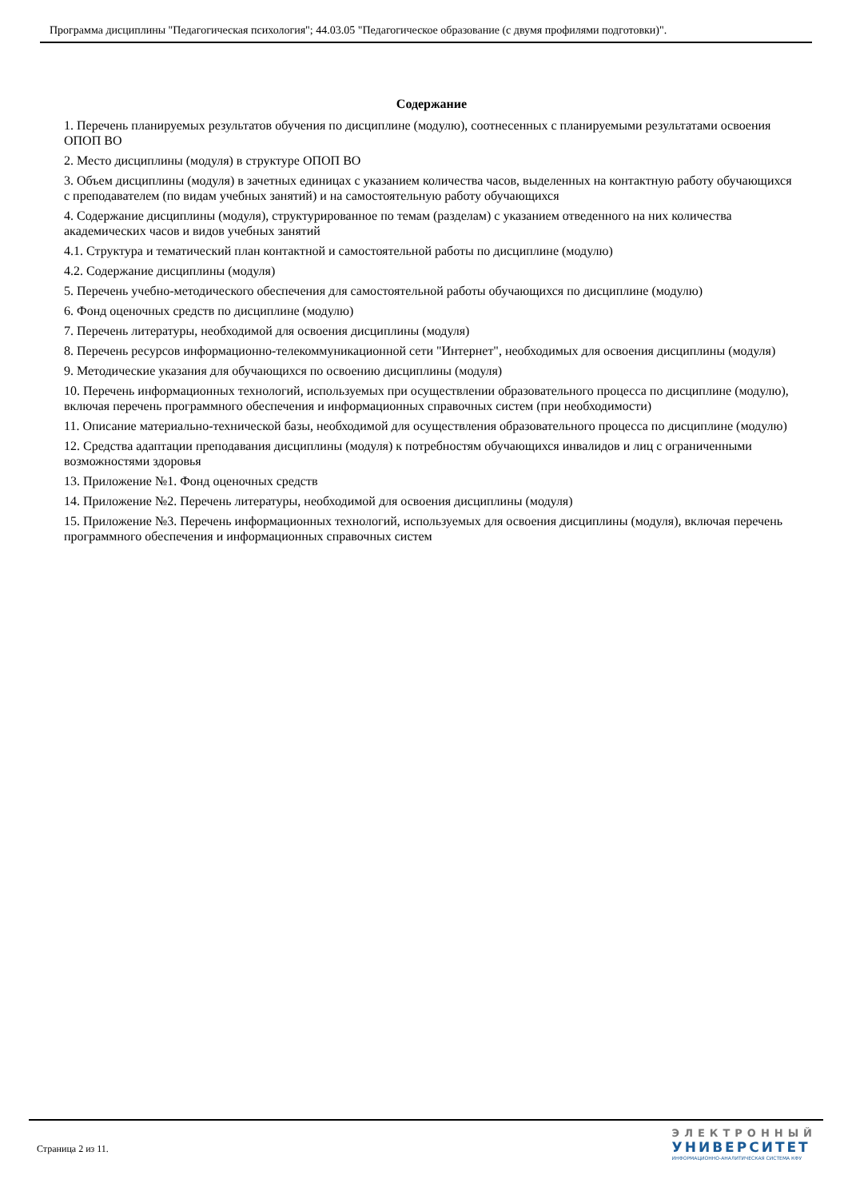Программа дисциплины "Педагогическая психология"; 44.03.05 "Педагогическое образование (с двумя профилями подготовки)".
Содержание
1. Перечень планируемых результатов обучения по дисциплине (модулю), соотнесенных с планируемыми результатами освоения ОПОП ВО
2. Место дисциплины (модуля) в структуре ОПОП ВО
3. Объем дисциплины (модуля) в зачетных единицах с указанием количества часов, выделенных на контактную работу обучающихся с преподавателем (по видам учебных занятий) и на самостоятельную работу обучающихся
4. Содержание дисциплины (модуля), структурированное по темам (разделам) с указанием отведенного на них количества академических часов и видов учебных занятий
4.1. Структура и тематический план контактной и самостоятельной работы по дисциплине (модулю)
4.2. Содержание дисциплины (модуля)
5. Перечень учебно-методического обеспечения для самостоятельной работы обучающихся по дисциплине (модулю)
6. Фонд оценочных средств по дисциплине (модулю)
7. Перечень литературы, необходимой для освоения дисциплины (модуля)
8. Перечень ресурсов информационно-телекоммуникационной сети "Интернет", необходимых для освоения дисциплины (модуля)
9. Методические указания для обучающихся по освоению дисциплины (модуля)
10. Перечень информационных технологий, используемых при осуществлении образовательного процесса по дисциплине (модулю), включая перечень программного обеспечения и информационных справочных систем (при необходимости)
11. Описание материально-технической базы, необходимой для осуществления образовательного процесса по дисциплине (модулю)
12. Средства адаптации преподавания дисциплины (модуля) к потребностям обучающихся инвалидов и лиц с ограниченными возможностями здоровья
13. Приложение №1. Фонд оценочных средств
14. Приложение №2. Перечень литературы, необходимой для освоения дисциплины (модуля)
15. Приложение №3. Перечень информационных технологий, используемых для освоения дисциплины (модуля), включая перечень программного обеспечения и информационных справочных систем
Страница 2 из 11.
ЭЛЕКТРОННЫЙ
УНИВЕРСИТЕТ
ИНФОРМАЦИОННО-АНАЛИТИЧЕСКАЯ СИСТЕМА КФУ